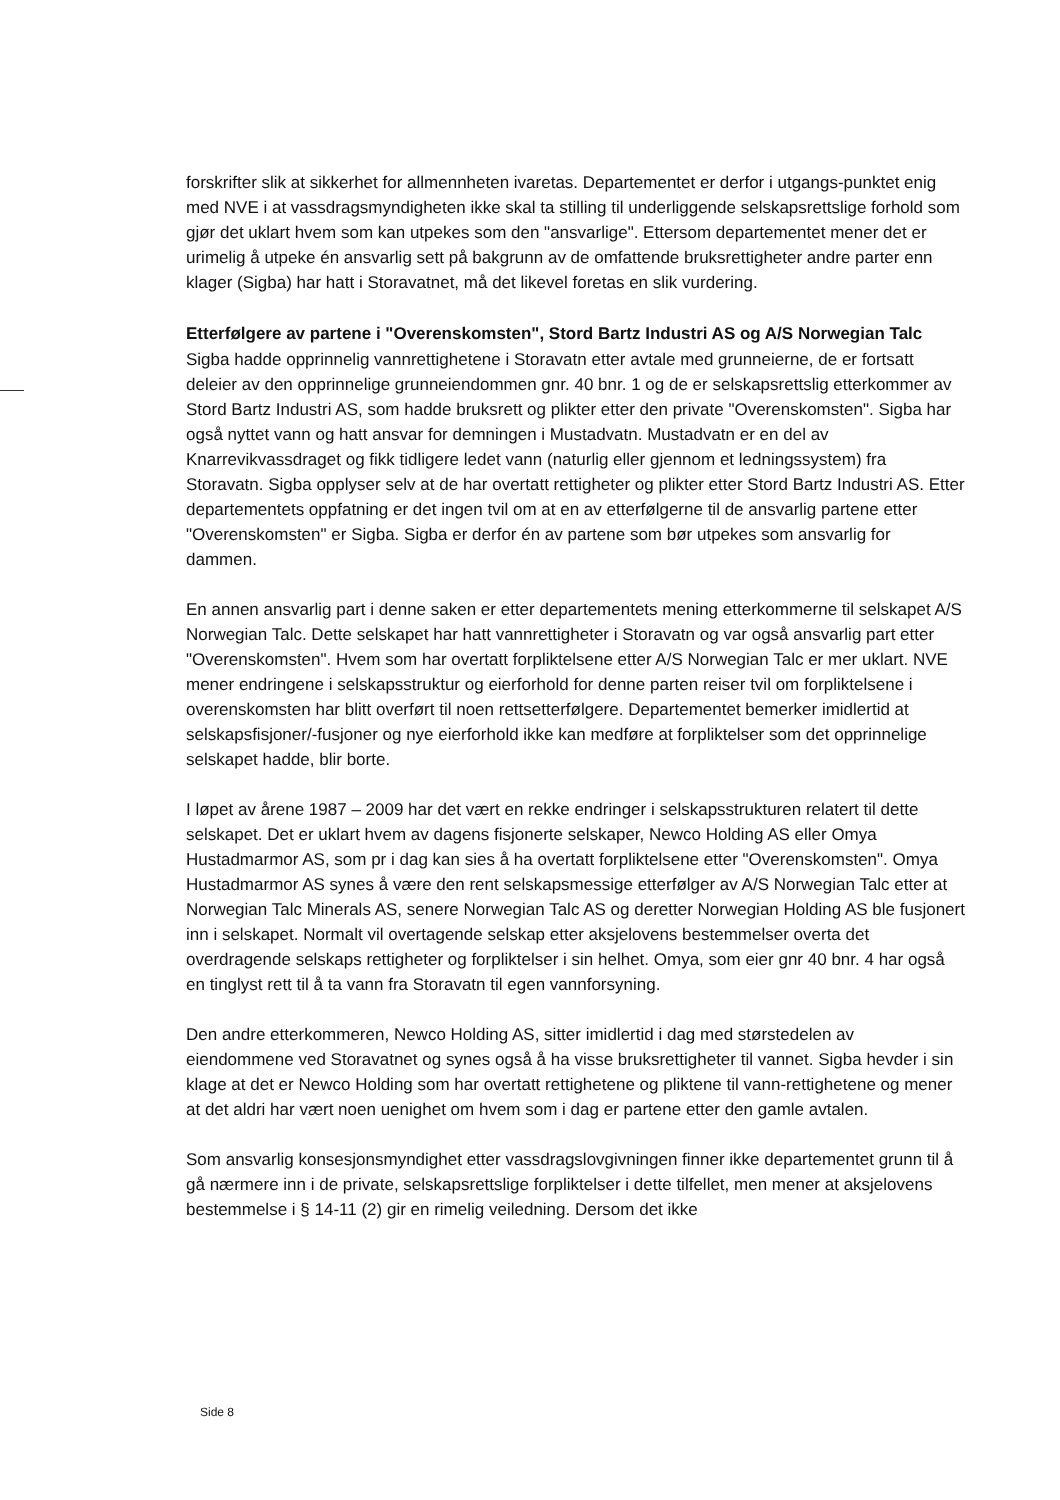forskrifter slik at sikkerhet for allmennheten ivaretas. Departementet er derfor i utgangs-punktet enig med NVE i at vassdragsmyndigheten ikke skal ta stilling til underliggende selskapsrettslige forhold som gjør det uklart hvem som kan utpekes som den "ansvarlige". Ettersom departementet mener det er urimelig å utpeke én ansvarlig sett på bakgrunn av de omfattende bruksrettigheter andre parter enn klager (Sigba) har hatt i Storavatnet, må det likevel foretas en slik vurdering.
Etterfølgere av partene i "Overenskomsten", Stord Bartz Industri AS og A/S Norwegian Talc
Sigba hadde opprinnelig vannrettighetene i Storavatn etter avtale med grunneierne, de er fortsatt deleier av den opprinnelige grunneiendommen gnr. 40 bnr. 1 og de er selskapsrettslig etterkommer av Stord Bartz Industri AS, som hadde bruksrett og plikter etter den private "Overenskomsten". Sigba har også nyttet vann og hatt ansvar for demningen i Mustadvatn. Mustadvatn er en del av Knarrevikvassdraget og fikk tidligere ledet vann (naturlig eller gjennom et ledningssystem) fra Storavatn. Sigba opplyser selv at de har overtatt rettigheter og plikter etter Stord Bartz Industri AS. Etter departementets oppfatning er det ingen tvil om at en av etterfølgerne til de ansvarlig partene etter "Overenskomsten" er Sigba. Sigba er derfor én av partene som bør utpekes som ansvarlig for dammen.
En annen ansvarlig part i denne saken er etter departementets mening etterkommerne til selskapet A/S Norwegian Talc. Dette selskapet har hatt vannrettigheter i Storavatn og var også ansvarlig part etter "Overenskomsten". Hvem som har overtatt forpliktelsene etter A/S Norwegian Talc er mer uklart. NVE mener endringene i selskapsstruktur og eierforhold for denne parten reiser tvil om forpliktelsene i overenskomsten har blitt overført til noen rettsetterfølgere. Departementet bemerker imidlertid at selskapsfisjoner/-fusjoner og nye eierforhold ikke kan medføre at forpliktelser som det opprinnelige selskapet hadde, blir borte.
I løpet av årene 1987 – 2009 har det vært en rekke endringer i selskapsstrukturen relatert til dette selskapet. Det er uklart hvem av dagens fisjonerte selskaper, Newco Holding AS eller Omya Hustadmarmor AS, som pr i dag kan sies å ha overtatt forpliktelsene etter "Overenskomsten". Omya Hustadmarmor AS synes å være den rent selskapsmessige etterfølger av A/S Norwegian Talc etter at Norwegian Talc Minerals AS, senere Norwegian Talc AS og deretter Norwegian Holding AS ble fusjonert inn i selskapet. Normalt vil overtagende selskap etter aksjelovens bestemmelser overta det overdragende selskaps rettigheter og forpliktelser i sin helhet. Omya, som eier gnr 40 bnr. 4 har også en tinglyst rett til å ta vann fra Storavatn til egen vannforsyning.
Den andre etterkommeren, Newco Holding AS, sitter imidlertid i dag med størstedelen av eiendommene ved Storavatnet og synes også å ha visse bruksrettigheter til vannet. Sigba hevder i sin klage at det er Newco Holding som har overtatt rettighetene og pliktene til vann-rettighetene og mener at det aldri har vært noen uenighet om hvem som i dag er partene etter den gamle avtalen.
Som ansvarlig konsesjonsmyndighet etter vassdragslovgivningen finner ikke departementet grunn til å gå nærmere inn i de private, selskapsrettslige forpliktelser i dette tilfellet, men mener at aksjelovens bestemmelse i § 14-11 (2) gir en rimelig veiledning. Dersom det ikke
Side 8